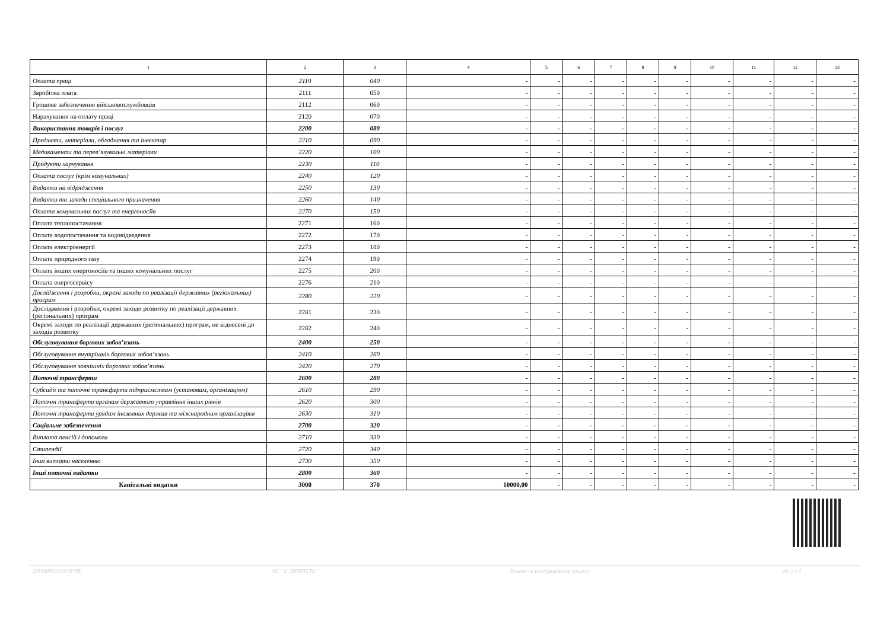| 1 | 2 | 3 | 4 | 5 | 6 | 7 | 8 | 9 | 10 | 11 | 12 | 13 |
| --- | --- | --- | --- | --- | --- | --- | --- | --- | --- | --- | --- | --- |
| Оплата праці | 2110 | 040 | - | - | - | - | - | - | - | - | - | - |
| Заробітна плата | 2111 | 050 | - | - | - | - | - | - | - | - | - | - |
| Грошове забезпечення військовослужбовців | 2112 | 060 | - | - | - | - | - | - | - | - | - | - |
| Нарахування на оплату праці | 2120 | 070 | - | - | - | - | - | - | - | - | - | - |
| Використання товарів і послуг | 2200 | 080 | - | - | - | - | - | - | - | - | - | - |
| Предмети, матеріали, обладнання та інвентар | 2210 | 090 | - | - | - | - | - | - | - | - | - | - |
| Медикаменти та перев’язувальні матеріали | 2220 | 100 | - | - | - | - | - | - | - | - | - | - |
| Продукти харчування | 2230 | 110 | - | - | - | - | - | - | - | - | - | - |
| Оплата послуг (крім комунальних) | 2240 | 120 | - | - | - | - | - | - | - | - | - | - |
| Видатки на відрядження | 2250 | 130 | - | - | - | - | - | - | - | - | - | - |
| Видатки та заходи спеціального призначення | 2260 | 140 | - | - | - | - | - | - | - | - | - | - |
| Оплата комунальних послуг та енергоносіїв | 2270 | 150 | - | - | - | - | - | - | - | - | - | - |
| Оплата теплопостачання | 2271 | 160 | - | - | - | - | - | - | - | - | - | - |
| Оплата водопостачання та водовідведення | 2272 | 170 | - | - | - | - | - | - | - | - | - | - |
| Оплата електроенергії | 2273 | 180 | - | - | - | - | - | - | - | - | - | - |
| Оплата природного газу | 2274 | 190 | - | - | - | - | - | - | - | - | - | - |
| Оплата інших енергоносіїв та інших комунальних послуг | 2275 | 200 | - | - | - | - | - | - | - | - | - | - |
| Оплата енергосервісу | 2276 | 210 | - | - | - | - | - | - | - | - | - | - |
| Дослідження і розробки, окремі заходи по реалізації державних (регіональних) програм | 2280 | 220 | - | - | - | - | - | - | - | - | - | - |
| Дослідження і розробки, окремі заходи розвитку по реалізації державних (регіональних) програм | 2281 | 230 | - | - | - | - | - | - | - | - | - | - |
| Окремі заходи по реалізації державних (регіональних) програм, не віднесені до заходів розвитку | 2282 | 240 | - | - | - | - | - | - | - | - | - | - |
| Обслуговування боргових зобов’язань | 2400 | 250 | - | - | - | - | - | - | - | - | - | - |
| Обслуговування внутрішніх боргових зобов’язань | 2410 | 260 | - | - | - | - | - | - | - | - | - | - |
| Обслуговування зовнішніх боргових зобов’язань | 2420 | 270 | - | - | - | - | - | - | - | - | - | - |
| Поточні трансферти | 2600 | 280 | - | - | - | - | - | - | - | - | - | - |
| Субсидії та поточні трансферти підприємствам (установам, організаціям) | 2610 | 290 | - | - | - | - | - | - | - | - | - | - |
| Поточні трансферти органам державного управління інших рівнів | 2620 | 300 | - | - | - | - | - | - | - | - | - | - |
| Поточні трансферти урядам іноземних держав та міжнародним організаціям | 2630 | 310 | - | - | - | - | - | - | - | - | - | - |
| Соціальне забезпечення | 2700 | 320 | - | - | - | - | - | - | - | - | - | - |
| Виплата пенсій і допомоги | 2710 | 330 | - | - | - | - | - | - | - | - | - | - |
| Стипендії | 2720 | 340 | - | - | - | - | - | - | - | - | - | - |
| Інші виплати населенню | 2730 | 350 | - | - | - | - | - | - | - | - | - | - |
| Інші поточні видатки | 2800 | 360 | - | - | - | - | - | - | - | - | - | - |
| Капітальні видатки | 3000 | 370 | 10000,00 | - | - | - | - | - | - | - | - | - |
20190000001010174​5 АС " Є-ЗВІТНІСТЬ " Кошти на реєстраційному рахунку ст. 2 з 4